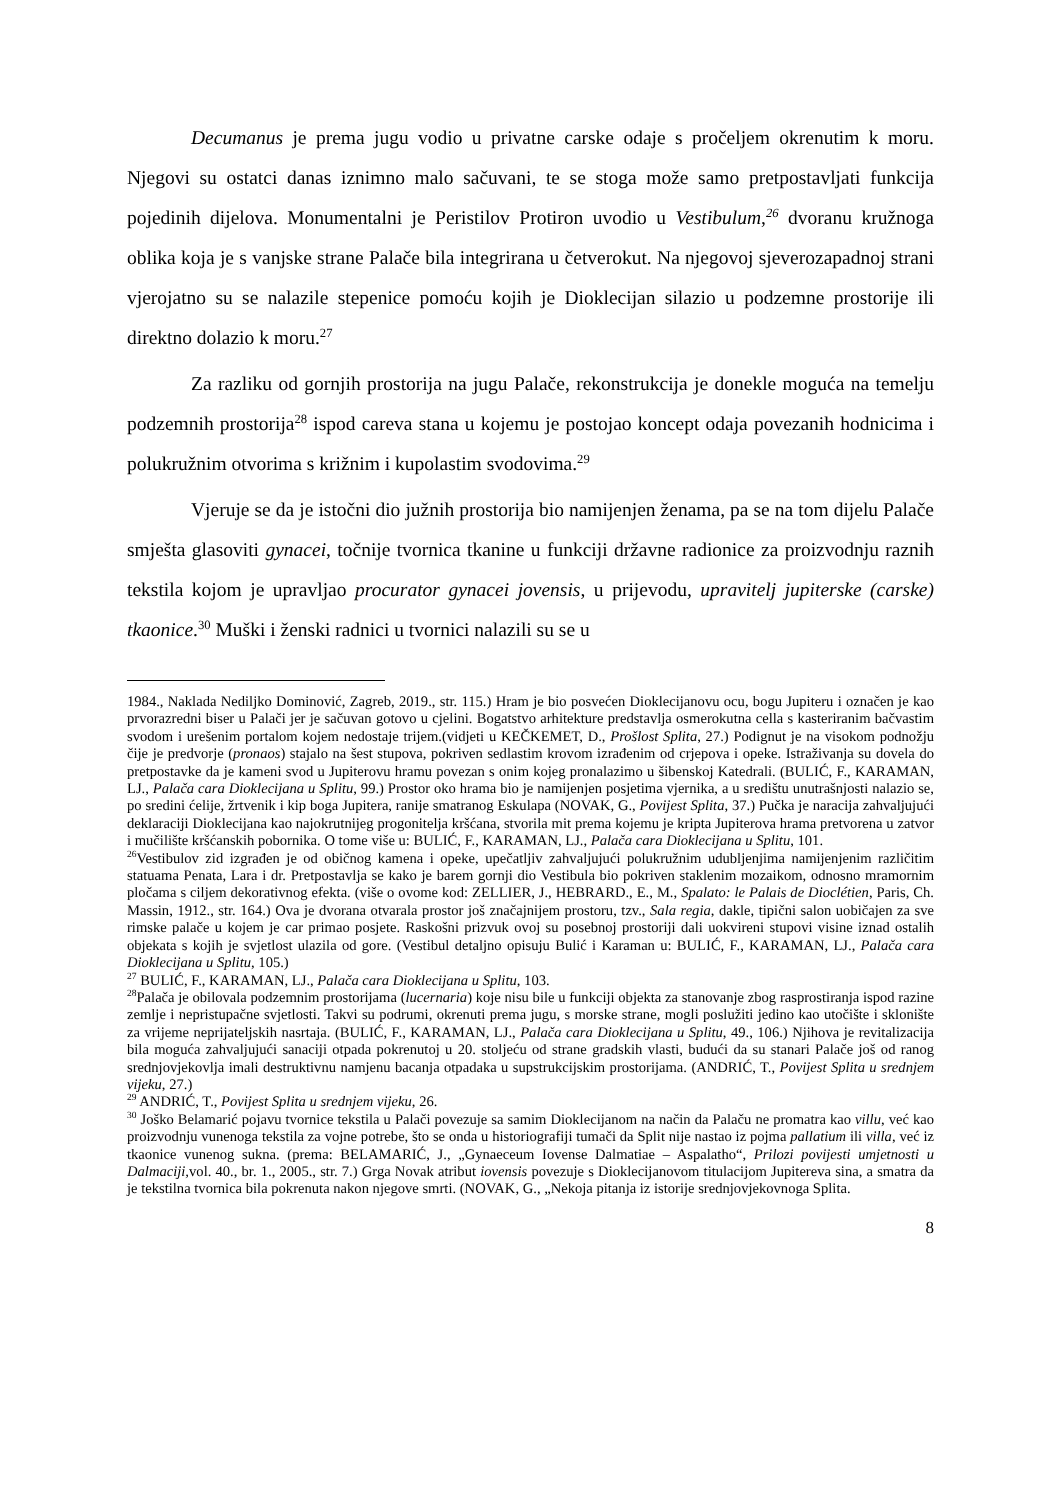Decumanus je prema jugu vodio u privatne carske odaje s pročeljem okrenutim k moru. Njegovi su ostatci danas iznimno malo sačuvani, te se stoga može samo pretpostavljati funkcija pojedinih dijelova. Monumentalni je Peristilov Protiron uvodio u Vestibulum,<sup>26</sup> dvoranu kružnoga oblika koja je s vanjske strane Palače bila integrirana u četverokut. Na njegovoj sjeverozapadnoj strani vjerojatno su se nalazile stepenice pomoću kojih je Dioklecijan silazio u podzemne prostorije ili direktno dolazio k moru.<sup>27</sup>
Za razliku od gornjih prostorija na jugu Palače, rekonstrukcija je donekle moguća na temelju podzemnih prostorija<sup>28</sup> ispod careva stana u kojemu je postojao koncept odaja povezanih hodnicima i polukružnim otvorima s križnim i kupolastim svodovima.<sup>29</sup>
Vjeruje se da je istočni dio južnih prostorija bio namijenjen ženama, pa se na tom dijelu Palače smješta glasoviti gynacei, točnije tvornica tkanine u funkciji državne radionice za proizvodnju raznih tekstila kojom je upravljao procurator gynacei jovensis, u prijevodu, upravitelj jupiterske (carske) tkaonice.<sup>30</sup> Muški i ženski radnici u tvornici nalazili su se u
1984., Naklada Nediljko Dominović, Zagreb, 2019., str. 115.) Hram je bio posvećen Dioklecijanovu ocu, bogu Jupiteru i označen je kao prvorazredni biser u Palači jer je sačuvan gotovo u cjelini. Bogatstvo arhitekture predstavlja osmerokutna cella s kasteriranim bačvastim svodom i urešenim portalom kojem nedostaje trijem.(vidjeti u KEČKEMET, D., Prošlost Splita, 27.) Podignut je na visokom podnožju čije je predvorje (pronaos) stajalo na šest stupova, pokriven sedlastim krovom izrađenim od crjepova i opeke. Istraživanja su dovela do pretpostavke da je kameni svod u Jupiterovu hramu povezan s onim kojeg pronalazimo u šibenskoj Katedrali. (BULIĆ, F., KARAMAN, LJ., Palača cara Dioklecijana u Splitu, 99.) Prostor oko hrama bio je namijenjen posjetima vjernika, a u središtu unutrašnjosti nalazio se, po sredini ćelije, žrtvenik i kip boga Jupitera, ranije smatranog Eskulapa (NOVAK, G., Povijest Splita, 37.) Pučka je naracija zahvaljujući deklaraciji Dioklecijana kao najokrutnijeg progonitelja kršćana, stvorila mit prema kojemu je kripta Jupiterova hrama pretvorena u zatvor i mučilište kršćanskih pobornika. O tome više u: BULIĆ, F., KARAMAN, LJ., Palača cara Dioklecijana u Splitu, 101.
<sup>26</sup> Vestibulov zid izgrađen je od običnog kamena i opeke, upečatljiv zahvaljujući polukružnim udubljenjima namijenjenim različitim statuama Penata, Lara i dr. Pretpostavlja se kako je barem gornji dio Vestibula bio pokriven staklenim mozaikom, odnosno mramornim pločama s ciljem dekorativnog efekta. (više o ovome kod: ZELLIER, J., HEBRARD., E., M., Spalato: le Palais de Dioclétien, Paris, Ch. Massin, 1912., str. 164.) Ova je dvorana otvarala prostor još značajnijem prostoru, tzv., Sala regia, dakle, tipični salon uobičajen za sve rimske palače u kojem je car primao posjete. Raskošni prizvuk ovoj su posebnoj prostoriji dali uokvireni stupovi visine iznad ostalih objekata s kojih je svjetlost ulazila od gore. (Vestibul detaljno opisuju Bulić i Karaman u: BULIĆ, F., KARAMAN, LJ., Palača cara Dioklecijana u Splitu, 105.)
<sup>27</sup> BULIĆ, F., KARAMAN, LJ., Palača cara Dioklecijana u Splitu, 103.
<sup>28</sup> Palača je obilovala podzemnim prostorijama (lucernaria) koje nisu bile u funkciji objekta za stanovanje zbog rasprostiranja ispod razine zemlje i nepristupačne svjetlosti. Takvi su podrumi, okrenuti prema jugu, s morske strane, mogli poslužiti jedino kao utočište i sklonište za vrijeme neprijateljskih nasrtaja. (BULIĆ, F., KARAMAN, LJ., Palača cara Dioklecijana u Splitu, 49., 106.) Njihova je revitalizacija bila moguća zahvaljujući sanaciji otpada pokrenutoj u 20. stoljeću od strane gradskih vlasti, budući da su stanari Palače još od ranog srednjovjekovlja imali destruktivnu namjenu bacanja otpadaka u supstrukcijskim prostorijama. (ANDRIĆ, T., Povijest Splita u srednjem vijeku, 27.)
<sup>29</sup> ANDRIĆ, T., Povijest Splita u srednjem vijeku, 26.
<sup>30</sup> Joško Belamarić pojavu tvornice tekstila u Palači povezuje sa samim Dioklecijanom na način da Palaču ne promatra kao villu, već kao proizvodnju vunenoga tekstila za vojne potrebe, što se onda u historiografiji tumači da Split nije nastao iz pojma pallatium ili villa, već iz tkaonice vunenog sukna. (prema: BELAMARIĆ, J., „Gynaeceum Iovense Dalmatiae – Aspalatho“, Prilozi povijesti umjetnosti u Dalmaciji, vol. 40., br. 1., 2005., str. 7.) Grga Novak atribut iovensis povezuje s Dioklecijanovom titulacijom Jupitereva sina, a smatra da je tekstilna tvornica bila pokrenuta nakon njegove smrti. (NOVAK, G., „Nekoja pitanja iz istorije srednjovjekovnoga Splita.
8